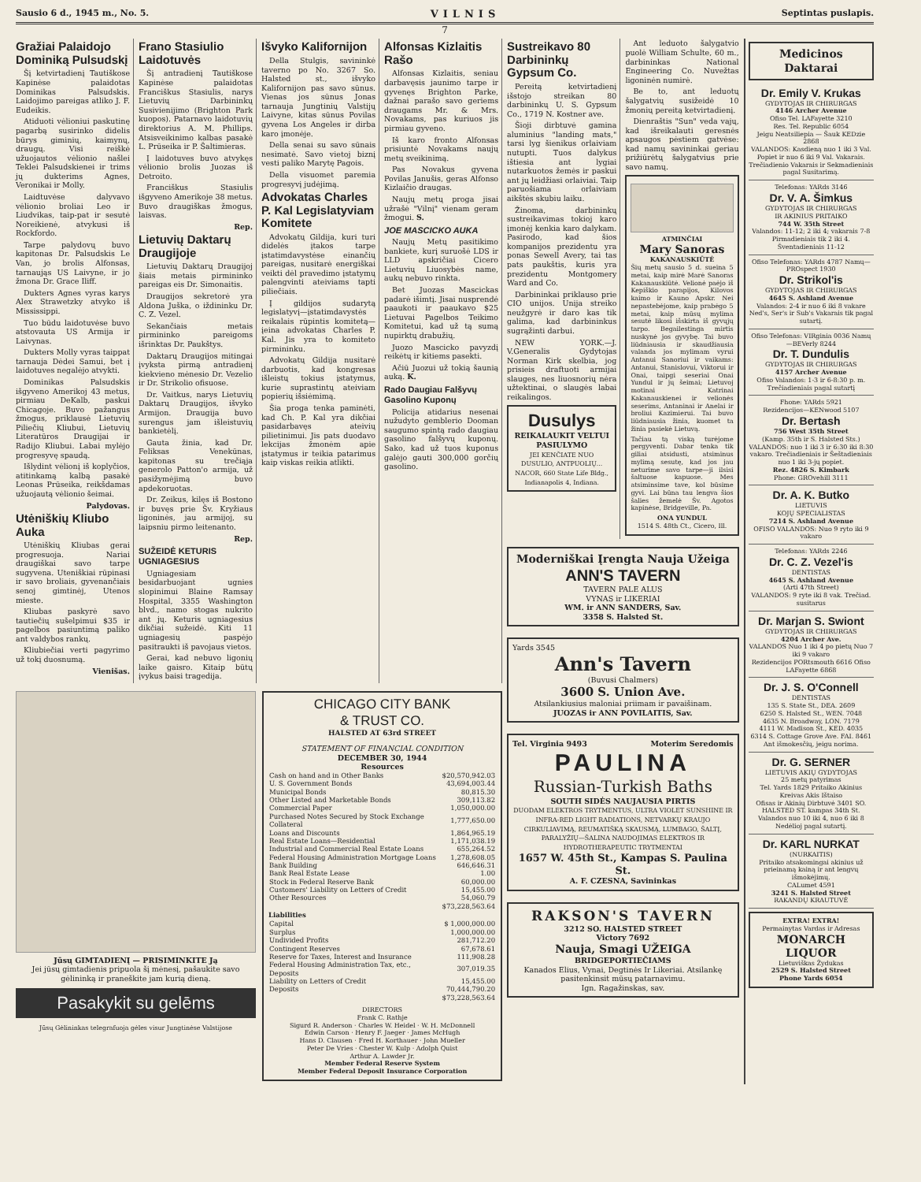Sausio 6 d., 1945 m., No. 5. VILNIS Septintas puslapis.
7
Gražiai Palaidojo Dominiką Pulsudskį
Šį ketvirtadienį Tautiškose Kapinėse palaidotas Dominikas Palsudskis. Laidojimo pareigas atliko J. F. Eudeikis.
Atiduoti vėlioniui paskutinę pagarbą susirinko didelis būrys giminių, kaimynų, draugų. Visi reiškė užuojautos vėlionio našlei Teklei Palsudskienei ir trims jų dukterims Agnes, Veronikai ir Molly.
Laidtuvėse dalyvavo vėlionio broliai Leo ir Liudvikas, taip-pat ir sesutė Noreikienė, atvykusi iš Rockfordo.
Tarpe palydovų buvo kapitonas Dr. Palsudskis Le Van, jo brolis Alfonsas, tarnaująs US Laivyne, ir jo žmona Dr. Grace Iliff.
Dukters Agnes vyras karys Alex Strawetzky atvyko iš Mississippi.
Tuo būdu laidotuvėse buvo atstovauta US Armija ir Laivynas.
Dukters Molly vyras taippat tarnauja Dėdei Samui, bet į laidotuves negalėjo atvykti.
Dominikas Palsudskis išgyveno Amerikoj 43 metus, pirmiau DeKalb, paskui Chicagoje. Buvo pažangus žmogus, priklausė Lietuvių Piliečių Kliubui, Lietuvių Literatūros Draugijai ir Radijo Kliubui. Labai mylėjo progresyvę spaudą.
Išlydint vėlionį iš koplyčios, atitinkamą kalbą pasakė Leonas Prūseika, reikšdamas užuojautą vėlionio šeimai.
Palydovas.
Utėniškių Kliubo Auka
Utėniškių Kliubas gerai progresuoja. Nariai draugiškai savo tarpe sugyvena. Uteniškiai rūpinasi ir savo broliais, gyvenančiais senoj gimtinėj, Utenos mieste.
Kliubas paskyrė savo tautiečių sušelpimui $35 ir pagelbos pasiuntimą paliko ant valdybos rankų.
Kliubiečiai verti pagyrimo už tokį duosnumą.
Vienišas.
Frano Stasiulio Laidotuvės
Šį antradienį Tautiškose Kapinėse palaidotas Franciškus Stasiulis, narys Lietuvių Darbininkų Susivienijimo (Brighton Park kuopos). Patarnavo laidotuvių direktorius A. M. Phillips. Atsisveikinimo kalbas pasakė L. Prūseika ir P. Šaltimieras.
Į laidotuves buvo atvykęs vėlionio brolis Juozas iš Detroito.
Franciškus Stasiulis išgyveno Amerikoje 38 metus. Buvo draugiškas žmogus, laisvas.
Rep.
Lietuvių Daktarų Draugijoje
Lietuvių Daktarų Draugijoj šiais metais pirmininko pareigas eis Dr. Simonaitis.
Draugijos sekretorė yra Aldona Juška, o iždininku Dr. C. Z. Vezel.
Sekančiais metais pirmininko pareigoms išrinktas Dr. Paukštys.
Daktarų Draugijos mitingai įvyksta pirmą antradienį kiekvieno mėnesio Dr. Vezelio ir Dr. Strikolio ofisuose.
Dr. Vaitkus, narys Lietuvių Daktarų Draugijos, išvyko Armijon. Draugija buvo surengus jam išleistuvių bankietėlį.
Gauta žinia, kad Dr. Feliksas Venekūnas, kapitonas su trečiąja generolo Patton'o armija, už pasižymėjimą buvo apdekoruotas.
Dr. Zeikus, kilęs iš Bostono ir buvęs prie Šv. Kryžiaus ligoninės, jau armijoj, su laipsniu pirmo leitenanto.
Rep.
SUŽEIDĖ KETURIS UGNIAGESIUS
Ugniagesiam besidarbuojant ugnies slopinimui Blaine Ramsay Hospital, 3355 Washington blvd., namo stogas nukrito ant jų. Keturis ugniagesius dikčiai sužeidė. Kiti 11 ugniagesių paspėjo pasitraukti iš pavojaus vietos.
Gerai, kad nebuvo ligonių laike gaisro. Kitaip būtų įvykus baisi tragedija.
Išvyko Kalifornijon
Della Stulgis, savininkė taverno po No. 3267 So. Halsted st., išvyko Kalifornijon pas savo sūnus. Vienas jos sūnus Jonas tarnauja Jungtinių Valstijų Laivyne, kitas sūnus Povilas gyvena Los Angeles ir dirba karo įmonėje.
Della senai su savo sūnais nesimatė. Savo vietoj biznį vesti paliko Marytę Pagois.
Della visuomet paremia progresyvį judėjimą.
Advokatas Charles P. Kal Legislatyviam Komitete
Advokatų Gildija, kuri turi didelės įtakos tarpe įstatimdavystėse einančių pareigas, nusitarė energiškai veikti dėl pravedimo įstatymų palengvinti ateiviams tapti piliečiais.
Į gildijos sudarytą legislatyvį—įstatimdavystės reikalais rūpintis komitetą—įeina advokatas Charles P. Kal. Jis yra to komiteto pirmininku.
Advokatų Gildija nusitarė darbuotis, kad kongresas išleistų tokius įstatymus, kurie suprastintų ateiviam popierių išsiėmimą.
Šia proga tenka paminėti, kad Ch. P. Kal yra dikčiai pasidarbavęs ateivių pilietinimui. Jis pats duodavo lekcijas žmonėm apie įstatymus ir teikia patarimus kaip viskas reikia atlikti.
Alfonsas Kizlaitis Rašo
Alfonsas Kizlaitis, seniau darbavęsis jaunimo tarpe ir gyvenęs Brighton Parke, dažnai parašo savo geriems draugams Mr. & Mrs. Novakams, pas kuriuos jis pirmiau gyveno.
Iš karo fronto Alfonsas prisiuntė Novakams naujų metų sveikinimą.
Pas Novakus gyvena Povilas Janušis, geras Alfonso Kizlaičio draugas.
Naujų metų proga jisai užrašė "Vilnį" vienam geram žmogui. S.
JOE MASCICKO AUKA
Naujų Metų pasitikimo bankiete, kurį suruošė LDS ir LLD apskričiai Cicero Lietuvių Liuosybės name, aukų nebuvo rinkta.
Bet Juozas Mascickas padarė išimtį. Jisai nusprendė paaukoti ir paaukavo $25 Lietuvai Pagelbos Teikimo Komitetui, kad už tą sumą nupirktų drabužių.
Juozo Mascicko pavyzdį reikėtų ir kitiems pasekti.
Ačiū Juozui už tokią šaunią auką. K.
Rado Daugiau Falšyvų Gasolino Kuponų
Policija atidarius nesenai nužudyto gemblerio Dooman saugumo spintą rado daugiau gasolino falšyvų kuponų. Sako, kad už tuos kuponus galėjo gauti 300,000 gorčių gasolino.
Jūsų GIMTADIENĮ — PRISIMINKITE Ją
Jei jūsų gimtadienis pripuola šį mėnesį, pašaukite savo gėlininką ir praneškite jam kurią dieną.
Pasakykit su gelēms
Jūsų Gėlininkas telegrafuoja gėles visur Jungtinėse Valstijose
CHICAGO CITY BANK
& TRUST CO.
HALSTED AT 63rd STREET
STATEMENT OF FINANCIAL CONDITION
DECEMBER 30, 1944
Resources
| Cash on hand and in Other Banks | $20,570,942.03 |
| U. S. Government Bonds | 43,694,003.44 |
| Municipal Bonds | 80,815.30 |
| Other Listed and Marketable Bonds | 309,113.82 |
| Commercial Paper | 1,050,000.00 |
| Purchased Notes Secured by Stock Exchange Collateral | 1,777,650.00 |
| Loans and Discounts | 1,864,965.19 |
| Real Estate Loans—Residential | 1,171,038.19 |
| Industrial and Commercial Real Estate Loans | 655,264.52 |
| Federal Housing Administration Mortgage Loans | 1,278,608.05 |
| Bank Building | 646,646.31 |
| Bank Real Estate Lease | 1.00 |
| Stock in Federal Reserve Bank | 60,000.00 |
| Customers' Liability on Letters of Credit | 15,455.00 |
| Other Resources | 54,060.79 |
| | $73,228,563.64 |
| Liabilities | |
| Capital | $ 1,000,000.00 |
| Surplus | 1,000,000.00 |
| Undivided Profits | 281,712.20 |
| Contingent Reserves | 67,678.61 |
| Reserve for Taxes, Interest and Insurance | 111,908.28 |
| Federal Housing Administration Tax, etc., Deposits | 307,019.35 |
| Liability on Letters of Credit | 15,455.00 |
| Deposits | 70,444,790.20 |
| | $73,228,563.64 |
DIRECTORS
Frank C. Rathje
Sigurd R. Anderson · Charles W. Heidel · W. H. McDonnell
Edwin Carson · Henry F. Jaeger · James McHugh
Hans D. Clausen · Fred H. Korthauer · John Mueller
Peter De Vries · Chester W. Kulp · Adolph Quist
Arthur A. Lawder Jr.
Member Federal Reserve System
Member Federal Deposit Insurance Corporation
Sustreikavo 80 Darbininkų Gypsum Co.
Pereitą ketvirtadienį išstojo streikan 80 darbininkų U. S. Gypsum Co., 1719 N. Kostner ave.
Šioji dirbtuvė gamina aluminius "landing mats," tarsi lyg šienikus orlaiviam nutupti. Tuos dalykus ištiesia ant lygiai nutarkuotos žemės ir paskui ant jų leidžiasi orlaiviai. Taip paruošiama orlaiviam aikštės skubiu laiku.
Žinoma, darbininkų sustreikavimas tokioj karo įmonėj kenkia karo dalykam. Pasirodo, kad šios kompanijos prezidentu yra ponas Sewell Avery, tai tas pats paukštis, kuris yra prezidentu Montgomery Ward and Co.
Darbininkai priklauso prie CIO unijos. Unija streiko neužgyrė ir daro kas tik galima, kad darbininkus sugrąžinti darbui.
NEW YORK.—J. V.Generalis Gydytojas Norman Kirk skelbia, jog prisieis draftuoti armijai slauges, nes liuosnorių nėra užtektinai, o slaugės labai reikalingos.
Dusulys
REIKALAUKIT VELTUI PASIULYMO
JEI KENČIATE NUO DUSULIO, ANTPUOLIŲ... NACOR, 660 State Life Bldg., Indianapolis 4, Indiana.
Ant leduoto šalygatvio puolė William Schulte, 60 m., darbininkas National Engineering Co. Nuvežtas ligoninėn numirė.
Be to, ant leduotų šalygatvių susižeidė 10 žmonių pereitą ketvirtadienį.
Dienraštis "Sun" veda vajų, kad išreikalauti geresnės apsaugos pėstiem gatvėse: kad namų savininkai geriau prižiūrėtų šalygatvius prie savo namų.
ATMINČIAI
Mary Sanoras
KAKANAUSKIŪTĖ
Šių metų sausio 5 d. sueina 5 metai, kaip mirė Marė Sanoras Kakanauskiūtė. Velionė paėjo iš Kepiškio parapijos, Kilovos kaimo ir Kauno Apskr. Nei nepastebėjome, kaip prabėgo 5 metai, kaip mūsų mylima sesutė likosi išskirta iš gyvųjų tarpo. Begailestinga mirtis nuskynė jos gyvybę. Tai buvo liūdniausia ir skaudžiausia valanda jos mylimam vyrui Antanui Sanoriui ir vaikams: Antanui, Stanislovui, Viktorui ir Onai, taipgi seseriai Onai Yundul ir jų šeimai; Lietuvoj motinai Katrinai Kakanauskienei ir velionės seserims, Antaninai ir Anelai ir broliui Kazimierui. Tai buvo liūdniausia žinia, kuomet ta žinia pasiekė Lietuvą.
Tačiau tą viską turėjome pergyventi. Dabar tenka tik giliai atsidusti, atsiminus mylimą sesutę, kad jos jau neturime savo tarpe—ji ilsisi šaltuose kapuose. Mes atsiminsime tave, kol būsime gyvi. Lai būna tau lengva šios šalies žemelė Šv. Agotos kapinėse, Bridgeville, Pa.
ONA YUNDUL
1514 S. 48th Ct., Cicero, Ill.
Moderniškai Įrengta Nauja Užeiga
ANN'S TAVERN
TAVERN PALE ALUS
VYNAS ir LIKERIAI
WM. ir ANN SANDERS, Sav.
3358 S. Halsted St.
Yards 3545
Ann's Tavern
(Buvusi Chalmers)
3600 S. Union Ave.
Atsilankiusius maloniai priimam ir pavaišinam.
JUOZAS ir ANN POVILAITIS, Sav.
Tel. Virginia 9493 Moterim Seredomis
PAULINA
Russian-Turkish Baths
SOUTH SIDĖS NAUJAUSIA PIRTIS
DUODAM ELEKTROS TRYTMENTUS, ULTRA VIOLET SUNSHINE IR INFRA-RED LIGHT RADIATIONS, NETVARKŲ KRAUJO CIRKULIAVIMĄ, REUMATIŠKĄ SKAUSMĄ, LUMBAGO, ŠALTĮ, PARALYŽIŲ—ŠALINA NAUDOJIMAS ELEKTROS IR HYDROTHERAPEUTIC TRYTMENTAI
1657 W. 45th St., Kampas S. Paulina St.
A. F. CZESNA, Savininkas
RAKSON'S TAVERN
3212 SO. HALSTED STREET
Victory 7692
Nauja, Smagi UŽEIGA
BRIDGEPORTIEČIAMS
Kanados Elius, Vynai, Degtinės Ir Likeriai. Atsilankę pasitenkinsit mūsų patarnavimu.
Ign. Ragažinskas, sav.
Medicinos Daktarai
Dr. Emily V. Krukas
GYDYTOJAS IR CHIRURGAS
4146 Archer Avenue
Ofiso Tel. LAFayette 3210
Res. Tel. Republic 6054
Jeigu Neatsiliepia — Šauk KEDzie 2868
VALANDOS: Kasdieną nuo 1 iki 3 Val. Popiet ir nuo 6 iki 9 Val. Vakarais. Trečiadienio Vakarais ir Sekmadieniais pagal Susitarimą.
Telefonas: YARds 3146
Dr. V. A. Šimkus
GYDYTOJAS IR CHIRURGAS
IR AKINIUS PRITAIKO
744 W. 35th Street
Valandos: 11-12; 2 iki 4; vakarais 7-8 Pirmadieniais tik 2 iki 4. Šventadieniais 11-12
Ofiso Telefonas: YARds 4787 Namų—PROspect 1930
Dr. Strikol'is
GYDYTOJAS IR CHIRURGAS
4645 S. Ashland Avenue
Valandos: 2-4 ir nuo 6 iki 8 vakare Ned's, Ser's ir Sub's Vakarais tik pagal sutartį.
Ofiso Telefonas: VIRginia 0036 Namų—BEVerly 8244
Dr. T. Dundulis
GYDYTOJAS IR CHIRURGAS
4157 Archer Avenue
Ofiso Valandos: 1-3 ir 6-8:30 p. m. Trečiadieniais pagal sutartį
Fhone: YARds 5921
Rezidencijos—KENwood 5107
Dr. Bertash
756 West 35th Street
(Kamp. 35th ir S. Halsted Sts.) VALANDOS: nuo 1 iki 3 ir 6:30 iki 8:30 vakaro. Trečiadieniais ir Šeštadieniais nuo 1 iki 3-jų popiet.
Rez. 4826 S. Kimbark
Phone: GROvehill 3111
Dr. A. K. Butko
LIETUVIS
KOJŲ SPECIALISTAS
7214 S. Ashland Avenue
OFISO VALANDOS: Nuo 9 ryto iki 9 vakaro
Telefonas: YARds 2246
Dr. C. Z. Vezel'is
DENTISTAS
4645 S. Ashland Avenue
(Arti 47th Street)
VALANDOS: 9 ryte iki 8 vak. Trečiad. susitarus
Dr. Marjan S. Swiont
GYDYTOJAS IR CHIRURGAS
4204 Archer Ave.
VALANDOS Nuo 1 iki 4 po pietų Nuo 7 iki 9 vakaro
Rezidencijos PORtsmouth 6616 Ofiso LAFayette 6868
Dr. J. S. O'Connell
DENTISTAS
135 S. State St., DEA. 2609
6250 S. Halsted St., WEN. 7048
4635 N. Broadway, LON. 7179
4111 W. Madison St., KED. 4035
6314 S. Cottage Grove Ave. FAI. 8461
Ant išmokesčių, jeigu norima.
Dr. G. SERNER
LIETUVIS AKIŲ GYDYTOJAS
25 metų patyrimas
Tel. Yards 1829 Pritaiko Akinius Kreivas Akis Ištaiso
Ofisas ir Akinių Dirbtuvė 3401 SO. HALSTED ST. kampas 34th St.
Valandos nuo 10 iki 4, nuo 6 iki 8 Nedėlioj pagal sutartį.
Dr. KARL NURKAT
(NURKAITIS)
Pritaiko atsakomingai akinius už prieinamą kainą ir ant lengvų išmokėjimų.
CALumet 4591
3241 S. Halsted Street
RAKANDŲ KRAUTUVĖ
EXTRA! EXTRA!
Permainytas Vardas ir Adresas
MONARCH LIQUOR
Lietuviškas Žydukas
2529 S. Halsted Street
Phone Yards 6054